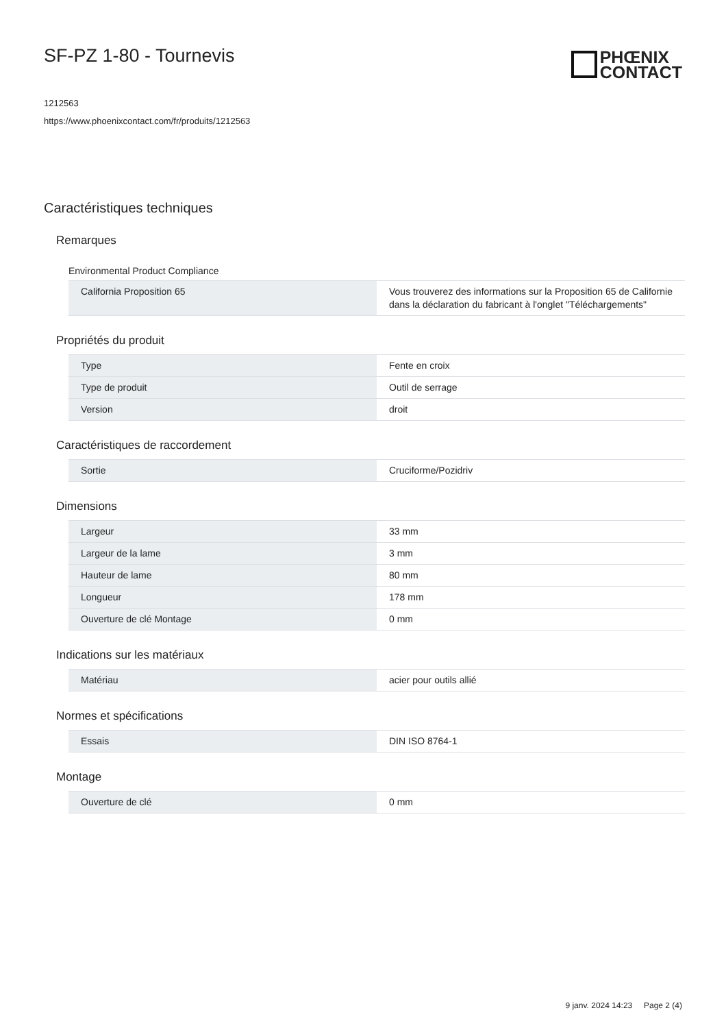SF-PZ 1-80 - Tournevis
PHŒNIX
CONTACT
1212563
https://www.phoenixcontact.com/fr/produits/1212563
Caractéristiques techniques
Remarques
Environmental Product Compliance
| California Proposition 65 | Vous trouverez des informations sur la Proposition 65 de Californie dans la déclaration du fabricant à l'onglet "Téléchargements" |
Propriétés du produit
| Type | Fente en croix |
| Type de produit | Outil de serrage |
| Version | droit |
Caractéristiques de raccordement
| Sortie | Cruciforme/Pozidriv |
Dimensions
| Largeur | 33 mm |
| Largeur de la lame | 3 mm |
| Hauteur de lame | 80 mm |
| Longueur | 178 mm |
| Ouverture de clé Montage | 0 mm |
Indications sur les matériaux
| Matériau | acier pour outils allié |
Normes et spécifications
| Essais | DIN ISO 8764-1 |
Montage
| Ouverture de clé | 0 mm |
9 janv. 2024 14:23 Page 2 (4)